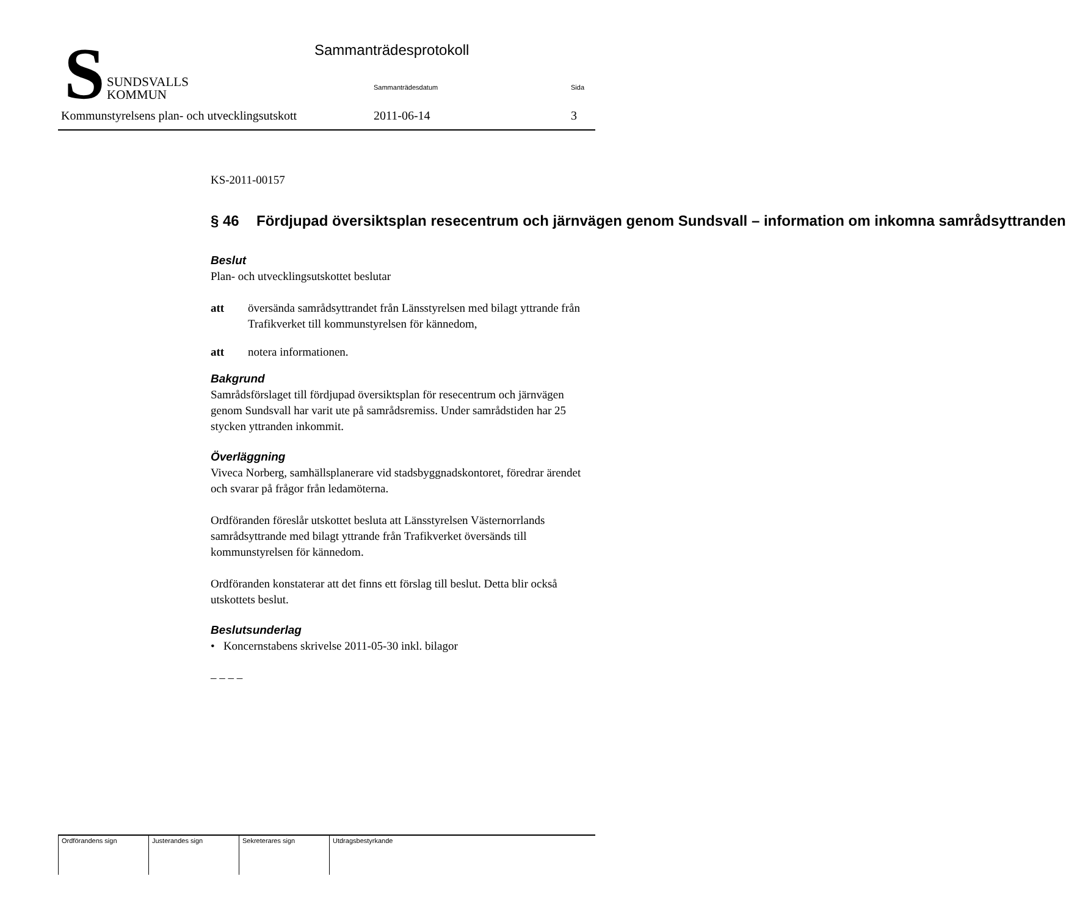S
SUNDSVALLS
KOMMUN
Sammanträdesprotokoll
Sammanträdesdatum Sida
Kommunstyrelsens plan- och utvecklingsutskott
2011-06-14 3
KS-2011-00157
§ 46 Fördjupad översiktsplan resecentrum och järnvägen genom Sundsvall – information om inkomna samrådsyttranden
Beslut
Plan- och utvecklingsutskottet beslutar
att översända samrådsyttrandet från Länsstyrelsen med bilagt yttrande från Trafikverket till kommunstyrelsen för kännedom,
att notera informationen.
Bakgrund
Samrådsförslaget till fördjupad översiktsplan för resecentrum och järnvägen genom Sundsvall har varit ute på samrådsremiss. Under samrådstiden har 25 stycken yttranden inkommit.
Överläggning
Viveca Norberg, samhällsplanerare vid stadsbyggnadskontoret, föredrar ärendet och svarar på frågor från ledamöterna.
Ordföranden föreslår utskottet besluta att Länsstyrelsen Västernorrlands samrådsyttrande med bilagt yttrande från Trafikverket översänds till kommunstyrelsen för kännedom.
Ordföranden konstaterar att det finns ett förslag till beslut. Detta blir också utskottets beslut.
Beslutsunderlag
• Koncernstabens skrivelse 2011-05-30 inkl. bilagor
– – – –
| Ordförandens sign | Justerandes sign | Sekreterares sign | Utdragsbestyrkande |